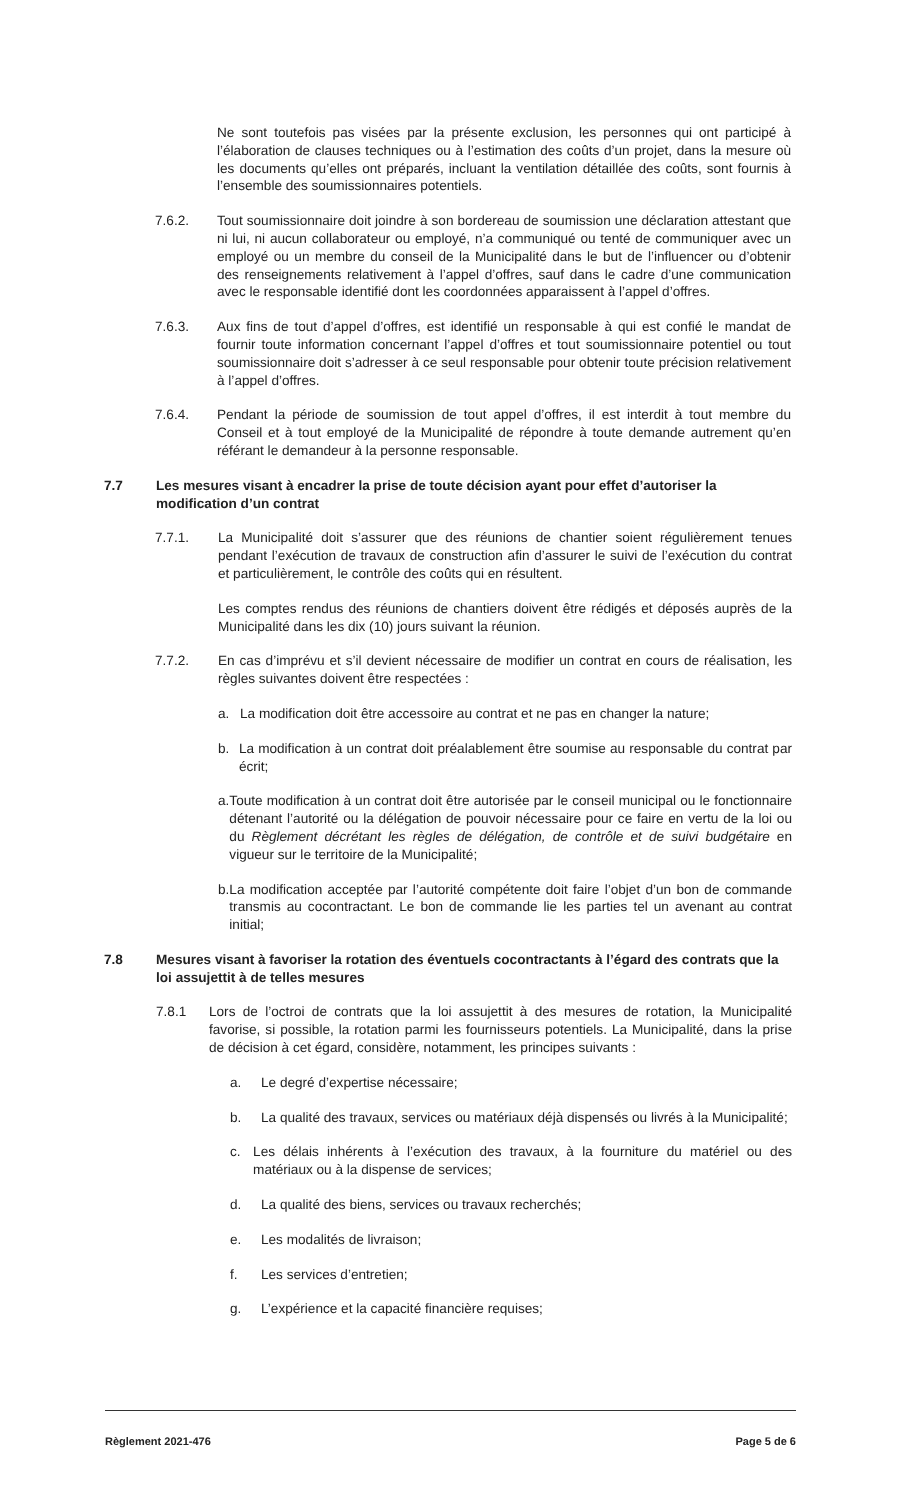Ne sont toutefois pas visées par la présente exclusion, les personnes qui ont participé à l’élaboration de clauses techniques ou à l’estimation des coûts d’un projet, dans la mesure où les documents qu’elles ont préparés, incluant la ventilation détaillée des coûts, sont fournis à l’ensemble des soumissionnaires potentiels.
7.6.2. Tout soumissionnaire doit joindre à son bordereau de soumission une déclaration attestant que ni lui, ni aucun collaborateur ou employé, n’a communiqué ou tenté de communiquer avec un employé ou un membre du conseil de la Municipalité dans le but de l’influencer ou d’obtenir des renseignements relativement à l’appel d’offres, sauf dans le cadre d’une communication avec le responsable identifié dont les coordonnées apparaissent à l’appel d’offres.
7.6.3. Aux fins de tout d’appel d’offres, est identifié un responsable à qui est confié le mandat de fournir toute information concernant l’appel d’offres et tout soumissionnaire potentiel ou tout soumissionnaire doit s’adresser à ce seul responsable pour obtenir toute précision relativement à l’appel d’offres.
7.6.4. Pendant la période de soumission de tout appel d’offres, il est interdit à tout membre du Conseil et à tout employé de la Municipalité de répondre à toute demande autrement qu’en référant le demandeur à la personne responsable.
7.7 Les mesures visant à encadrer la prise de toute décision ayant pour effet d’autoriser la modification d’un contrat
7.7.1. La Municipalité doit s’assurer que des réunions de chantier soient régulièrement tenues pendant l’exécution de travaux de construction afin d’assurer le suivi de l’exécution du contrat et particulièrement, le contrôle des coûts qui en résultent.
Les comptes rendus des réunions de chantiers doivent être rédigés et déposés auprès de la Municipalité dans les dix (10) jours suivant la réunion.
7.7.2. En cas d’imprévu et s’il devient nécessaire de modifier un contrat en cours de réalisation, les règles suivantes doivent être respectées :
a. La modification doit être accessoire au contrat et ne pas en changer la nature;
b. La modification à un contrat doit préalablement être soumise au responsable du contrat par écrit;
a. Toute modification à un contrat doit être autorisée par le conseil municipal ou le fonctionnaire détenant l’autorité ou la délégation de pouvoir nécessaire pour ce faire en vertu de la loi ou du Règlement décrétant les règles de délégation, de contrôle et de suivi budgétaire en vigueur sur le territoire de la Municipalité;
b. La modification acceptée par l’autorité compétente doit faire l’objet d’un bon de commande transmis au cocontractant. Le bon de commande lie les parties tel un avenant au contrat initial;
7.8 Mesures visant à favoriser la rotation des éventuels cocontractants à l’égard des contrats que la loi assujettit à de telles mesures
7.8.1 Lors de l’octroi de contrats que la loi assujettit à des mesures de rotation, la Municipalité favorise, si possible, la rotation parmi les fournisseurs potentiels. La Municipalité, dans la prise de décision à cet égard, considère, notamment, les principes suivants :
a. Le degré d’expertise nécessaire;
b. La qualité des travaux, services ou matériaux déjà dispensés ou livrés à la Municipalité;
c. Les délais inhérents à l’exécution des travaux, à la fourniture du matériel ou des matériaux ou à la dispense de services;
d. La qualité des biens, services ou travaux recherchés;
e. Les modalités de livraison;
f. Les services d’entretien;
g. L’expérience et la capacité financière requises;
Règlement 2021-476 Page 5 de 6